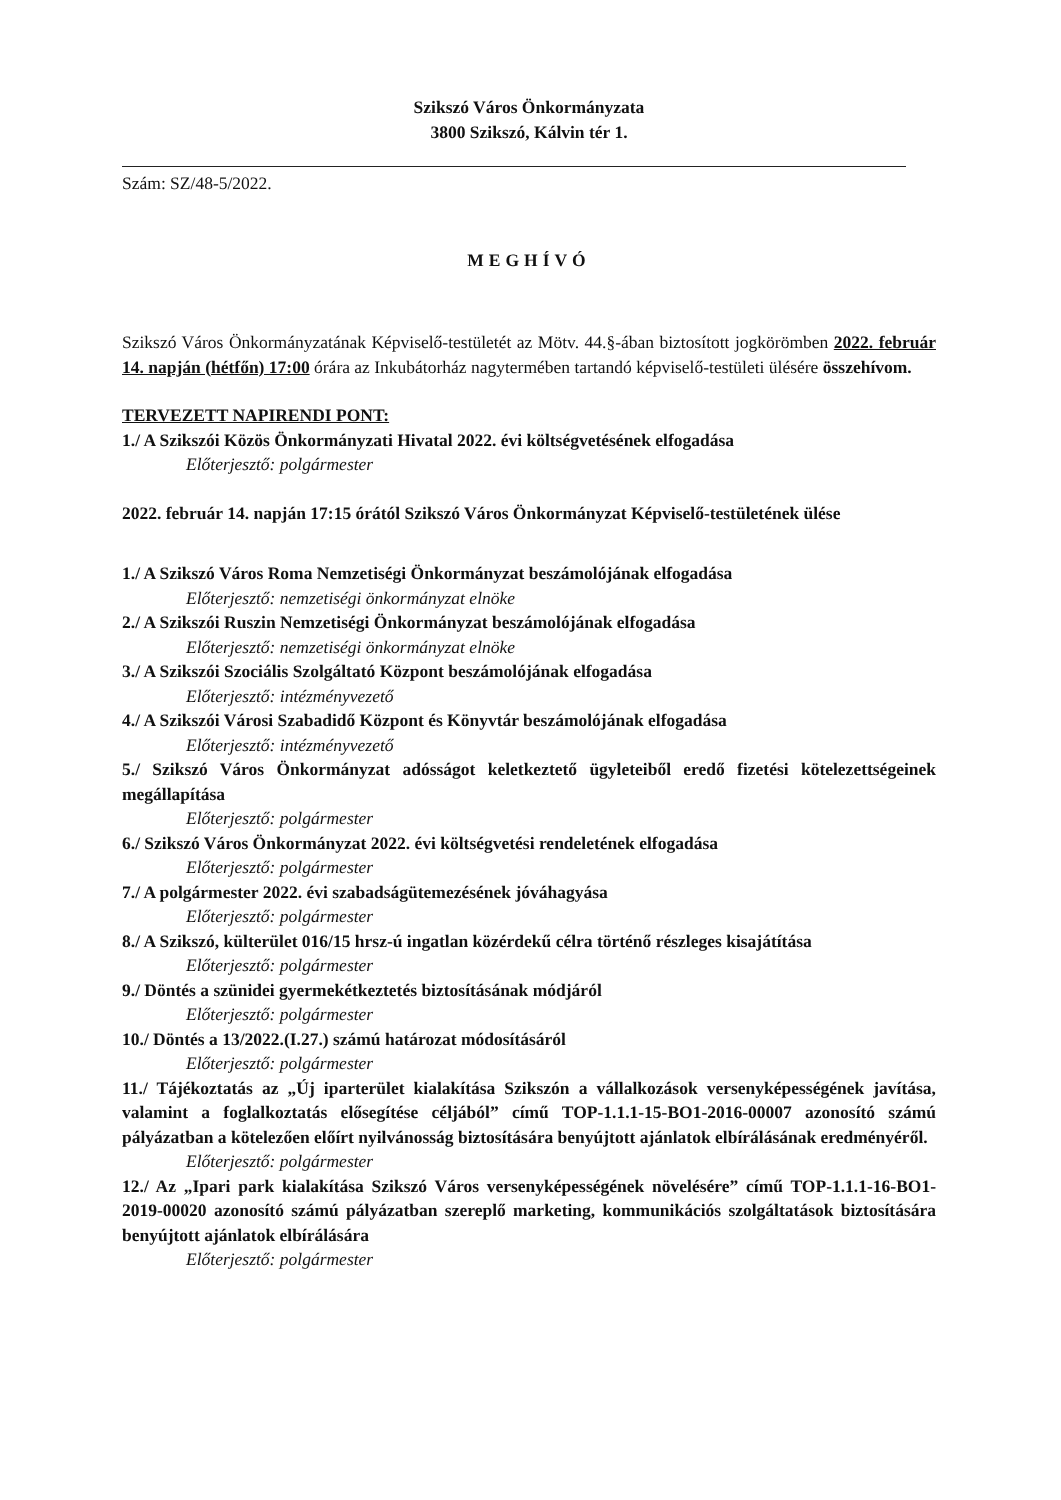Szikszó Város Önkormányzata
3800 Szikszó, Kálvin tér 1.
Szám: SZ/48-5/2022.
MEGHÍVÓ
Szikszó Város Önkormányzatának Képviselő-testületét az Mötv. 44.§-ában biztosított jogkörömben 2022. február 14. napján (hétfőn) 17:00 órára az Inkubátorház nagytermében tartandó képviselő-testületi ülésére összehívom.
TERVEZETT NAPIRENDI PONT:
1./ A Szikszói Közös Önkormányzati Hivatal 2022. évi költségvetésének elfogadása
Előterjesztő: polgármester
2022. február 14. napján 17:15 órától Szikszó Város Önkormányzat Képviselő-testületének ülése
1./ A Szikszó Város Roma Nemzetiségi Önkormányzat beszámolójának elfogadása
Előterjesztő: nemzetiségi önkormányzat elnöke
2./ A Szikszói Ruszin Nemzetiségi Önkormányzat beszámolójának elfogadása
Előterjesztő: nemzetiségi önkormányzat elnöke
3./ A Szikszói Szociális Szolgáltató Központ beszámolójának elfogadása
Előterjesztő: intézményvezető
4./ A Szikszói Városi Szabadidő Központ és Könyvtár beszámolójának elfogadása
Előterjesztő: intézményvezető
5./ Szikszó Város Önkormányzat adósságot keletkeztető ügyleteiből eredő fizetési kötelezettségeinek megállapítása
Előterjesztő: polgármester
6./ Szikszó Város Önkormányzat 2022. évi költségvetési rendeletének elfogadása
Előterjesztő: polgármester
7./ A polgármester 2022. évi szabadságütemezésének jóváhagyása
Előterjesztő: polgármester
8./ A Szikszó, külterület 016/15 hrsz-ú ingatlan közérdekű célra történő részleges kisajátítása
Előterjesztő: polgármester
9./ Döntés a szünidei gyermekétkeztetés biztosításának módjáról
Előterjesztő: polgármester
10./ Döntés a 13/2022.(I.27.) számú határozat módosításáról
Előterjesztő: polgármester
11./ Tájékoztatás az „Új iparterület kialakítása Szikszón a vállalkozások versenyképességének javítása, valamint a foglalkoztatás elősegítése céljából” című TOP-1.1.1-15-BO1-2016-00007 azonosító számú pályázatban a kötelezően előírt nyilvánosság biztosítására benyújtott ajánlatok elbírálásának eredményéről.
Előterjesztő: polgármester
12./ Az „Ipari park kialakítása Szikszó Város versenyképességének növelésére” című TOP-1.1.1-16-BO1-2019-00020 azonosító számú pályázatban szereplő marketing, kommunikációs szolgáltatások biztosítására benyújtott ajánlatok elbírálására
Előterjesztő: polgármester